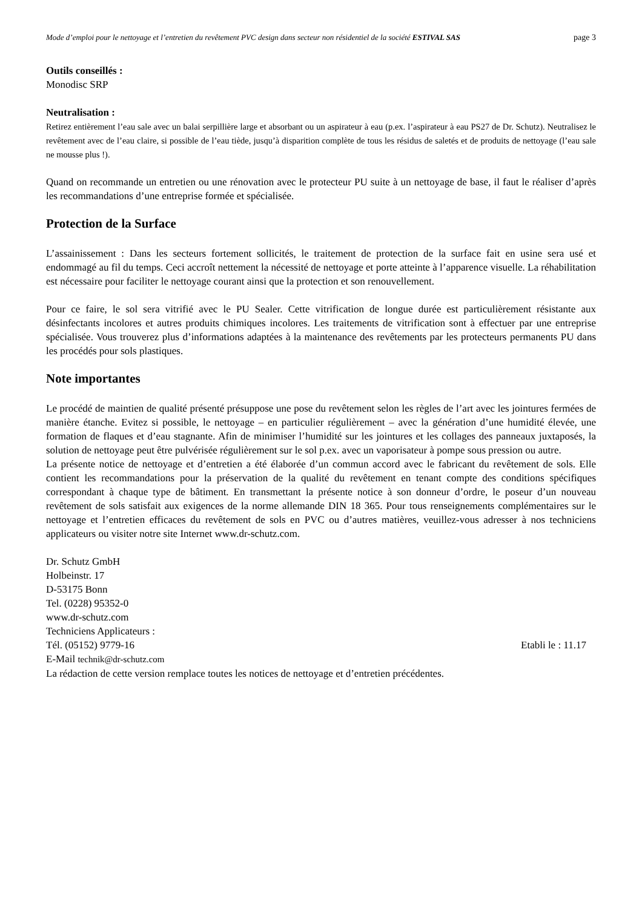Mode d’emploi pour le nettoyage et l’entretien du revêtement PVC design dans secteur non résidentiel de la société ESTIVAL SAS page 3
Outils conseillés :
Monodisc SRP
Neutralisation :
Retirez entièrement l’eau sale avec un balai serpillière large et absorbant ou un aspirateur à eau (p.ex. l’aspirateur à eau PS27 de Dr. Schutz). Neutralisez le revêtement avec de l’eau claire, si possible de l’eau tiède, jusqu’à disparition complète de tous les résidus de saletés et de produits de nettoyage (l’eau sale ne mousse plus !).
Quand on recommande un entretien ou une rénovation avec le protecteur PU suite à un nettoyage de base, il faut le réaliser d’après les recommandations d’une entreprise formée et spécialisée.
Protection de la Surface
L’assainissement : Dans les secteurs fortement sollicités, le traitement de protection de la surface fait en usine sera usé et endommagé au fil du temps. Ceci accroît nettement la nécessité de nettoyage et porte atteinte à l’apparence visuelle. La réhabilitation est nécessaire pour faciliter le nettoyage courant ainsi que la protection et son renouvellement.
Pour ce faire, le sol sera vitrifié avec le PU Sealer. Cette vitrification de longue durée est particulièrement résistante aux désinfectants incolores et autres produits chimiques incolores. Les traitements de vitrification sont à effectuer par une entreprise spécialisée. Vous trouverez plus d’informations adaptées à la maintenance des revêtements par les protecteurs permanents PU dans les procédés pour sols plastiques.
Note importantes
Le procédé de maintien de qualité présenté présuppose une pose du revêtement selon les règles de l’art avec les jointures fermées de manière étanche. Evitez si possible, le nettoyage – en particulier régulièrement – avec la génération d’une humidité élevée, une formation de flaques et d’eau stagnante. Afin de minimiser l’humidité sur les jointures et les collages des panneaux juxtaposés, la solution de nettoyage peut être pulvérisée régulièrement sur le sol p.ex. avec un vaporisateur à pompe sous pression ou autre.
La présente notice de nettoyage et d’entretien a été élaborée d’un commun accord avec le fabricant du revêtement de sols. Elle contient les recommandations pour la préservation de la qualité du revêtement en tenant compte des conditions spécifiques correspondant à chaque type de bâtiment. En transmettant la présente notice à son donneur d’ordre, le poseur d’un nouveau revêtement de sols satisfait aux exigences de la norme allemande DIN 18 365. Pour tous renseignements complémentaires sur le nettoyage et l’entretien efficaces du revêtement de sols en PVC ou d’autres matières, veuillez-vous adresser à nos techniciens applicateurs ou visiter notre site Internet www.dr-schutz.com.
Dr. Schutz GmbH
Holbeinstr. 17
D-53175 Bonn
Tel. (0228) 95352-0
www.dr-schutz.com
Techniciens Applicateurs :
Tél. (05152) 9779-16 Etabli le : 11.17
E-Mail technik@dr-schutz.com
La rédaction de cette version remplace toutes les notices de nettoyage et d’entretien précédentes.